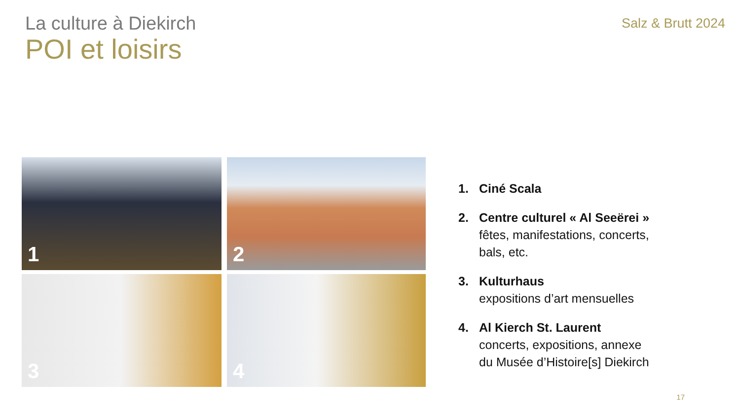La culture à Diekirch
POI et loisirs
Salz & Brutt 2024
1
2
3
4
1. Ciné Scala
2. Centre culturel « Al Seeërei »
fêtes, manifestations, concerts,
bals, etc.
3. Kulturhaus
expositions d’art mensuelles
4. Al Kierch St. Laurent
concerts, expositions, annexe
du Musée d’Histoire[s] Diekirch
17